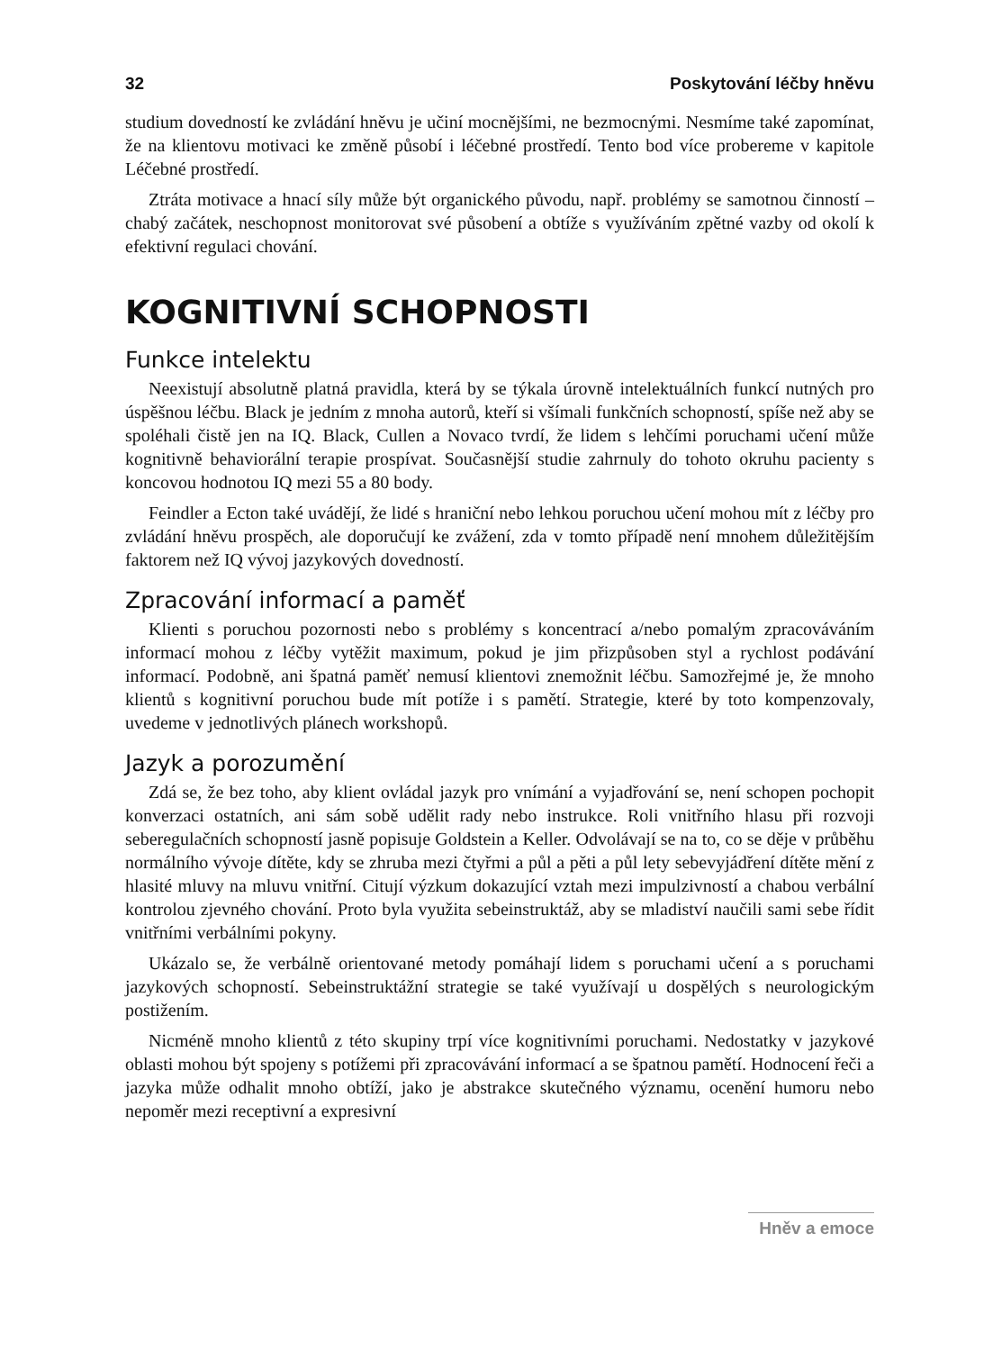32 Poskytování léčby hněvu
studium dovedností ke zvládání hněvu je učiní mocnějšími, ne bezmocnými. Nesmíme také zapomínat, že na klientovu motivaci ke změně působí i léčebné prostředí. Tento bod více probereme v kapitole Léčebné prostředí.
Ztráta motivace a hnací síly může být organického původu, např. problémy se samotnou činností – chabý začátek, neschopnost monitorovat své působení a obtíže s využíváním zpětné vazby od okolí k efektivní regulaci chování.
KOGNITIVNÍ SCHOPNOSTI
Funkce intelektu
Neexistují absolutně platná pravidla, která by se týkala úrovně intelektuálních funkcí nutných pro úspěšnou léčbu. Black je jedním z mnoha autorů, kteří si všímali funkčních schopností, spíše než aby se spoléhali čistě jen na IQ. Black, Cullen a Novaco tvrdí, že lidem s lehčími poruchami učení může kognitivně behaviorální terapie prospívat. Současnější studie zahrnuly do tohoto okruhu pacienty s koncovou hodnotou IQ mezi 55 a 80 body.
Feindler a Ecton také uvádějí, že lidé s hraniční nebo lehkou poruchou učení mohou mít z léčby pro zvládání hněvu prospěch, ale doporučují ke zvážení, zda v tomto případě není mnohem důležitějším faktorem než IQ vývoj jazykových dovedností.
Zpracování informací a paměť
Klienti s poruchou pozornosti nebo s problémy s koncentrací a/nebo pomalým zpracováváním informací mohou z léčby vytěžit maximum, pokud je jim přizpůsoben styl a rychlost podávání informací. Podobně, ani špatná paměť nemusí klientovi znemožnit léčbu. Samozřejmé je, že mnoho klientů s kognitivní poruchou bude mít potíže i s pamětí. Strategie, které by toto kompenzovaly, uvedeme v jednotlivých plánech workshopů.
Jazyk a porozumění
Zdá se, že bez toho, aby klient ovládal jazyk pro vnímání a vyjadřování se, není schopen pochopit konverzaci ostatních, ani sám sobě udělit rady nebo instrukce. Roli vnitřního hlasu při rozvoji seberegulačních schopností jasně popisuje Goldstein a Keller. Odvolávají se na to, co se děje v průběhu normálního vývoje dítěte, kdy se zhruba mezi čtyřmi a půl a pěti a půl lety sebevyjádření dítěte mění z hlasité mluvy na mluvu vnitřní. Citují výzkum dokazující vztah mezi impulzivností a chabou verbální kontrolou zjevného chování. Proto byla využita sebeinstruktáž, aby se mladiství naučili sami sebe řídit vnitřními verbálními pokyny.
Ukázalo se, že verbálně orientované metody pomáhají lidem s poruchami učení a s poruchami jazykových schopností. Sebeinstruktážní strategie se také využívají u dospělých s neurologickým postižením.
Nicméně mnoho klientů z této skupiny trpí více kognitivními poruchami. Nedostatky v jazykové oblasti mohou být spojeny s potížemi při zpracovávání informací a se špatnou pamětí. Hodnocení řeči a jazyka může odhalit mnoho obtíží, jako je abstrakce skutečného významu, ocenění humoru nebo nepoměr mezi receptivní a expresivní
Hněv a emoce